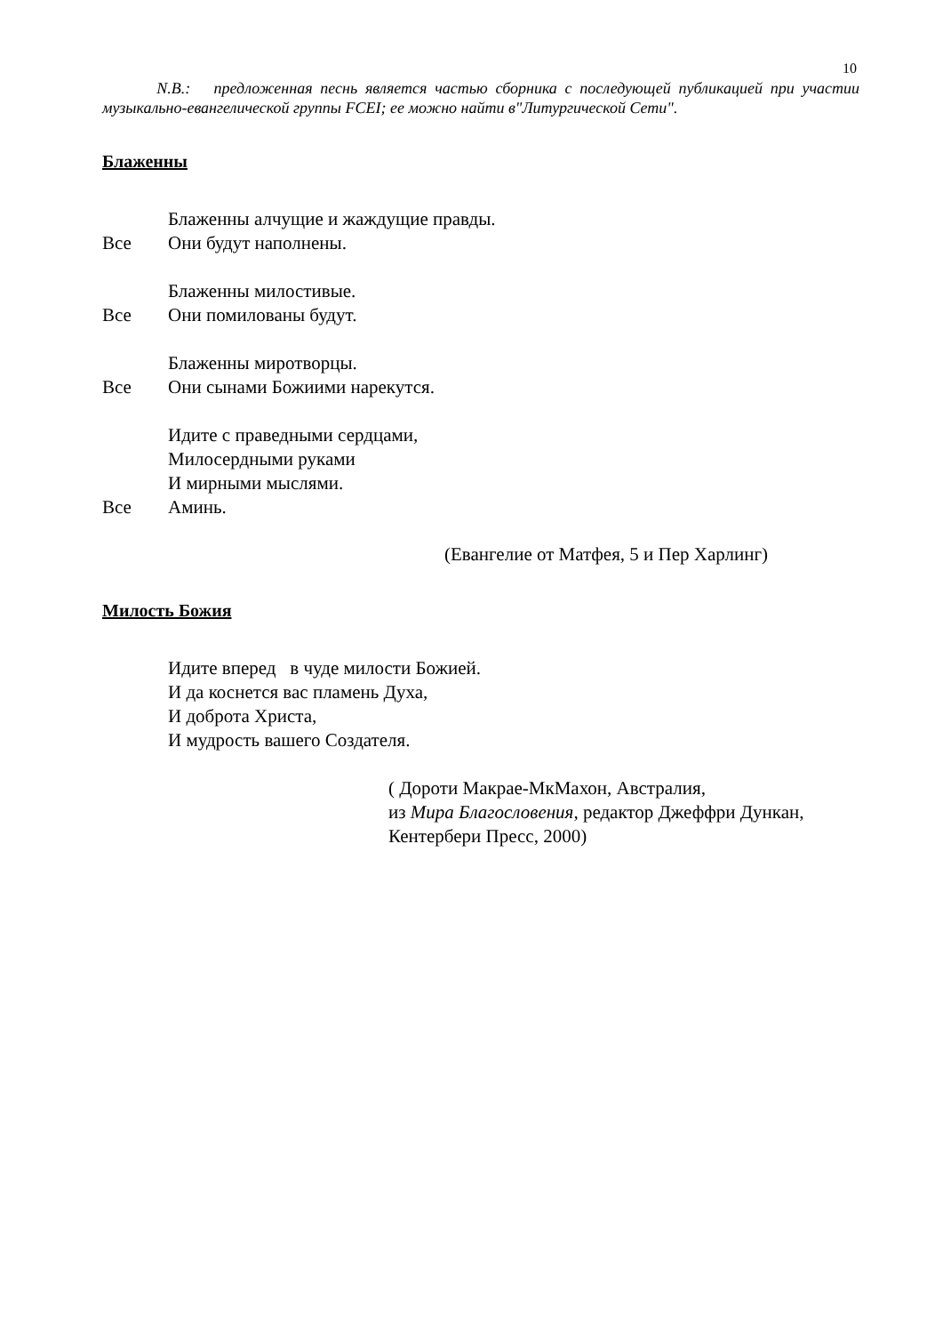10
N.B.: предложенная песнь является частью сборника с последующей публикацией при участии музыкально-евангелической группы FCEI; ее можно найти в"Литургической Сети".
Блаженны
Блаженны алчущие и жаждущие правды.
Все Они будут наполнены.
Блаженны милостивые.
Все Они помилованы будут.
Блаженны миротворцы.
Все Они сынами Божиими нарекутся.
Идите с праведными сердцами,
Милосердными руками
И мирными мыслями.
Все Аминь.
(Евангелие от Матфея, 5 и Пер Харлинг)
Милость Божия
Идите вперед в чуде милости Божией.
И да коснется вас пламень Духа,
И доброта Христа,
И мудрость вашего Создателя.
( Дороти Макрае-МкМахон, Австралия,
из Мира Благословения, редактор Джеффри Дункан,
Кентербери Пресс, 2000)